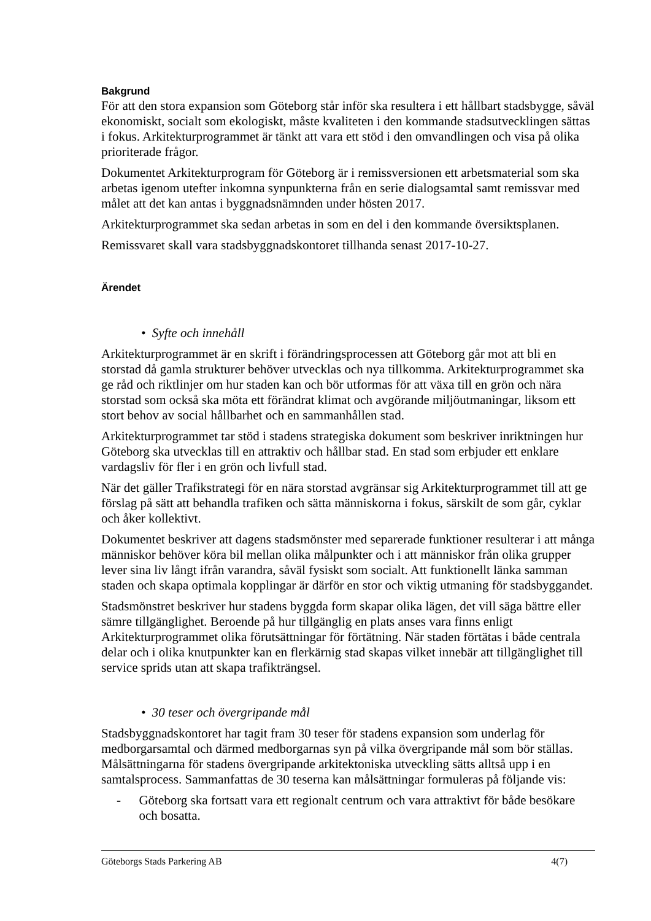Bakgrund
För att den stora expansion som Göteborg står inför ska resultera i ett hållbart stadsbygge, såväl ekonomiskt, socialt som ekologiskt, måste kvaliteten i den kommande stadsutvecklingen sättas i fokus. Arkitekturprogrammet är tänkt att vara ett stöd i den omvandlingen och visa på olika prioriterade frågor.
Dokumentet Arkitekturprogram för Göteborg är i remissversionen ett arbetsmaterial som ska arbetas igenom utefter inkomna synpunkterna från en serie dialogsamtal samt remissvar med målet att det kan antas i byggnadsnämnden under hösten 2017.
Arkitekturprogrammet ska sedan arbetas in som en del i den kommande översiktsplanen.
Remissvaret skall vara stadsbyggnadskontoret tillhanda senast 2017-10-27.
Ärendet
• Syfte och innehåll
Arkitekturprogrammet är en skrift i förändringsprocessen att Göteborg går mot att bli en storstad då gamla strukturer behöver utvecklas och nya tillkomma. Arkitekturprogrammet ska ge råd och riktlinjer om hur staden kan och bör utformas för att växa till en grön och nära storstad som också ska möta ett förändrat klimat och avgörande miljöutmaningar, liksom ett stort behov av social hållbarhet och en sammanhållen stad.
Arkitekturprogrammet tar stöd i stadens strategiska dokument som beskriver inriktningen hur Göteborg ska utvecklas till en attraktiv och hållbar stad. En stad som erbjuder ett enklare vardagsliv för fler i en grön och livfull stad.
När det gäller Trafikstrategi för en nära storstad avgränsar sig Arkitekturprogrammet till att ge förslag på sätt att behandla trafiken och sätta människorna i fokus, särskilt de som går, cyklar och åker kollektivt.
Dokumentet beskriver att dagens stadsmönster med separerade funktioner resulterar i att många människor behöver köra bil mellan olika målpunkter och i att människor från olika grupper lever sina liv långt ifrån varandra, såväl fysiskt som socialt. Att funktionellt länka samman staden och skapa optimala kopplingar är därför en stor och viktig utmaning för stadsbyggandet.
Stadsmönstret beskriver hur stadens byggda form skapar olika lägen, det vill säga bättre eller sämre tillgänglighet. Beroende på hur tillgänglig en plats anses vara finns enligt Arkitekturprogrammet olika förutsättningar för förtätning. När staden förtätas i både centrala delar och i olika knutpunkter kan en flerkärnig stad skapas vilket innebär att tillgänglighet till service sprids utan att skapa trafikträngsel.
• 30 teser och övergripande mål
Stadsbyggnadskontoret har tagit fram 30 teser för stadens expansion som underlag för medborgarsamtal och därmed medborgarnas syn på vilka övergripande mål som bör ställas. Målsättningarna för stadens övergripande arkitektoniska utveckling sätts alltså upp i en samtalsprocess. Sammanfattas de 30 teserna kan målsättningar formuleras på följande vis:
- Göteborg ska fortsatt vara ett regionalt centrum och vara attraktivt för både besökare och bosatta.
Göteborgs Stads Parkering AB 4(7)